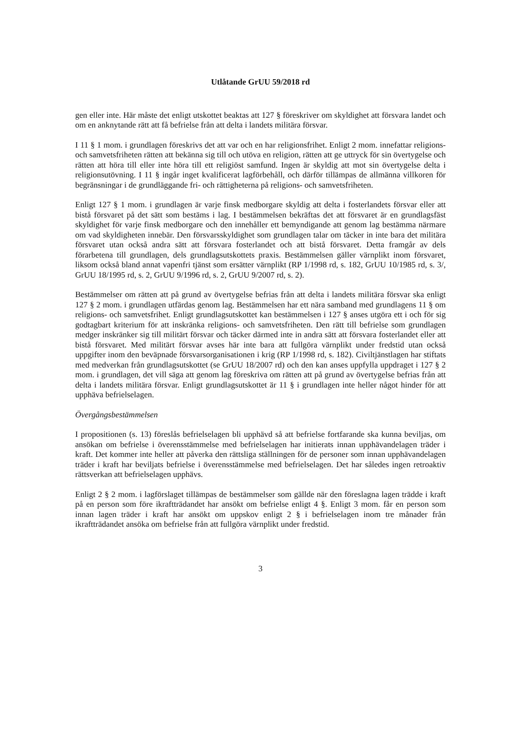Utlåtande GrUU 59/2018 rd
gen eller inte. Här måste det enligt utskottet beaktas att 127 § föreskriver om skyldighet att försvara landet och om en anknytande rätt att få befrielse från att delta i landets militära försvar.
I 11 § 1 mom. i grundlagen föreskrivs det att var och en har religionsfrihet. Enligt 2 mom. innefattar religions- och samvetsfriheten rätten att bekänna sig till och utöva en religion, rätten att ge uttryck för sin övertygelse och rätten att höra till eller inte höra till ett religiöst samfund. Ingen är skyldig att mot sin övertygelse delta i religionsutövning. I 11 § ingår inget kvalificerat lagförbehåll, och därför tillämpas de allmänna villkoren för begränsningar i de grundläggande fri- och rättigheterna på religions- och samvetsfriheten.
Enligt 127 § 1 mom. i grundlagen är varje finsk medborgare skyldig att delta i fosterlandets försvar eller att bistå försvaret på det sätt som bestäms i lag. I bestämmelsen bekräftas det att försvaret är en grundlagsfäst skyldighet för varje finsk medborgare och den innehåller ett bemyndigande att genom lag bestämma närmare om vad skyldigheten innebär. Den försvarsskyldighet som grundlagen talar om täcker in inte bara det militära försvaret utan också andra sätt att försvara fosterlandet och att bistå försvaret. Detta framgår av dels förarbetena till grundlagen, dels grundlagsutskottets praxis. Bestämmelsen gäller värnplikt inom försvaret, liksom också bland annat vapenfri tjänst som ersätter värnplikt (RP 1/1998 rd, s. 182, GrUU 10/1985 rd, s. 3/, GrUU 18/1995 rd, s. 2, GrUU 9/1996 rd, s. 2, GrUU 9/2007 rd, s. 2).
Bestämmelser om rätten att på grund av övertygelse befrias från att delta i landets militära försvar ska enligt 127 § 2 mom. i grundlagen utfärdas genom lag. Bestämmelsen har ett nära samband med grundlagens 11 § om religions- och samvetsfrihet. Enligt grundlagsutskottet kan bestämmelsen i 127 § anses utgöra ett i och för sig godtagbart kriterium för att inskränka religions- och samvetsfriheten. Den rätt till befrielse som grundlagen medger inskränker sig till militärt försvar och täcker därmed inte in andra sätt att försvara fosterlandet eller att bistå försvaret. Med militärt försvar avses här inte bara att fullgöra värnplikt under fredstid utan också uppgifter inom den beväpnade försvarsorganisationen i krig (RP 1/1998 rd, s. 182). Civiltjänstlagen har stiftats med medverkan från grundlagsutskottet (se GrUU 18/2007 rd) och den kan anses uppfylla uppdraget i 127 § 2 mom. i grundlagen, det vill säga att genom lag föreskriva om rätten att på grund av övertygelse befrias från att delta i landets militära försvar. Enligt grundlagsutskottet är 11 § i grundlagen inte heller något hinder för att upphäva befrielselagen.
Övergångsbestämmelsen
I propositionen (s. 13) föreslås befrielselagen bli upphävd så att befrielse fortfarande ska kunna beviljas, om ansökan om befrielse i överensstämmelse med befrielselagen har initierats innan upphävandelagen träder i kraft. Det kommer inte heller att påverka den rättsliga ställningen för de personer som innan upphävandelagen träder i kraft har beviljats befrielse i överensstämmelse med befrielselagen. Det har således ingen retroaktiv rättsverkan att befrielselagen upphävs.
Enligt 2 § 2 mom. i lagförslaget tillämpas de bestämmelser som gällde när den föreslagna lagen trädde i kraft på en person som före ikraftträdandet har ansökt om befrielse enligt 4 §. Enligt 3 mom. får en person som innan lagen träder i kraft har ansökt om uppskov enligt 2 § i befrielselagen inom tre månader från ikraftträdandet ansöka om befrielse från att fullgöra värnplikt under fredstid.
3